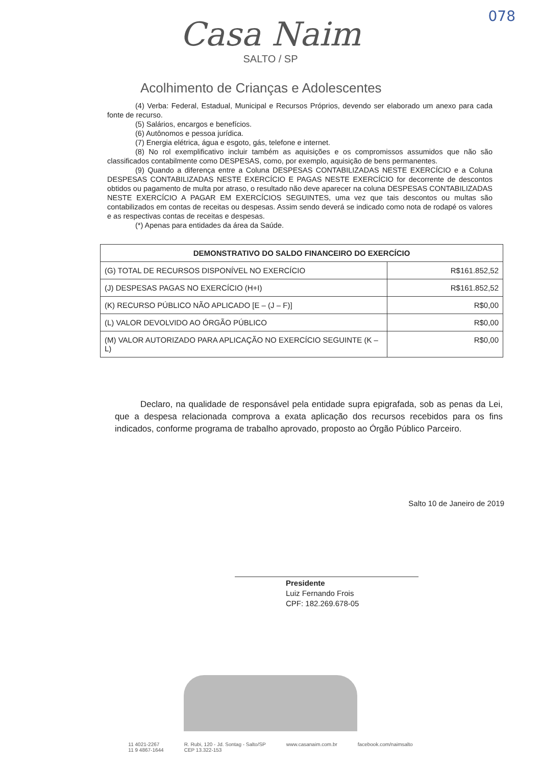078
Casa Naim
SALTO / SP
Acolhimento de Crianças e Adolescentes
(4) Verba: Federal, Estadual, Municipal e Recursos Próprios, devendo ser elaborado um anexo para cada fonte de recurso.
(5) Salários, encargos e benefícios.
(6) Autônomos e pessoa jurídica.
(7) Energia elétrica, água e esgoto, gás, telefone e internet.
(8) No rol exemplificativo incluir também as aquisições e os compromissos assumidos que não são classificados contabilmente como DESPESAS, como, por exemplo, aquisição de bens permanentes.
(9) Quando a diferença entre a Coluna DESPESAS CONTABILIZADAS NESTE EXERCÍCIO e a Coluna DESPESAS CONTABILIZADAS NESTE EXERCÍCIO E PAGAS NESTE EXERCÍCIO for decorrente de descontos obtidos ou pagamento de multa por atraso, o resultado não deve aparecer na coluna DESPESAS CONTABILIZADAS NESTE EXERCÍCIO A PAGAR EM EXERCÍCIOS SEGUINTES, uma vez que tais descontos ou multas são contabilizados em contas de receitas ou despesas. Assim sendo deverá se indicado como nota de rodapé os valores e as respectivas contas de receitas e despesas.
(*) Apenas para entidades da área da Saúde.
| DEMONSTRATIVO DO SALDO FINANCEIRO DO EXERCÍCIO | |
| --- | --- |
| (G) TOTAL DE RECURSOS DISPONÍVEL NO EXERCÍCIO | R$161.852,52 |
| (J) DESPESAS PAGAS NO EXERCÍCIO (H+I) | R$161.852,52 |
| (K) RECURSO PÚBLICO NÃO APLICADO [E – (J – F)] | R$0,00 |
| (L) VALOR DEVOLVIDO AO ÓRGÃO PÚBLICO | R$0,00 |
| (M) VALOR AUTORIZADO PARA APLICAÇÃO NO EXERCÍCIO SEGUINTE (K – L) | R$0,00 |
Declaro, na qualidade de responsável pela entidade supra epigrafada, sob as penas da Lei, que a despesa relacionada comprova a exata aplicação dos recursos recebidos para os fins indicados, conforme programa de trabalho aprovado, proposto ao Órgão Público Parceiro.
Salto 10 de Janeiro de 2019
Presidente
Luiz Fernando Frois
CPF: 182.269.678-05
11 4021-2267
11 9 4867-1644 R. Rubi, 120 - Jd. Sontag - Salto/SP
CEP 13.322-153 www.casanaim.com.br facebook.com/naimsalto